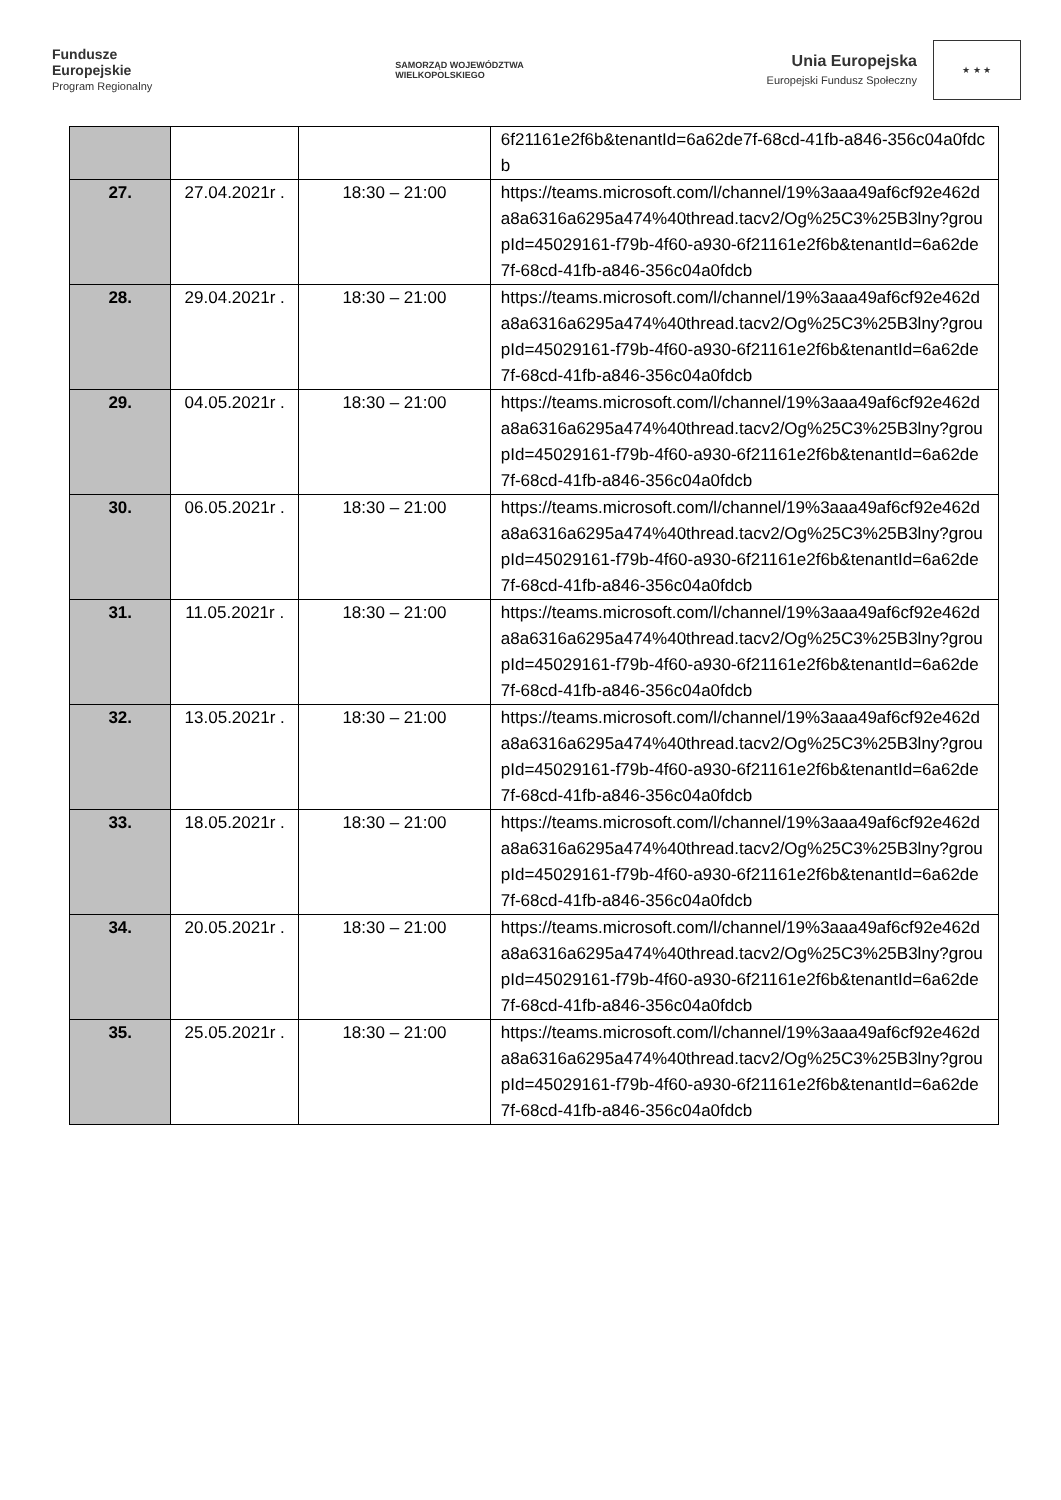Fundusze
Europejskie
Program Regionalny
SAMORZĄD WOJEWÓDZTWA
WIELKOPOLSKIEGO
Unia Europejska
Europejski Fundusz Społeczny
★ ★ ★
| | | | 6f21161e2f6b&tenantId=6a62de7f-68cd-41fb-a846-356c04a0fdcb |
| 27. | 27.04.2021r . | 18:30 – 21:00 | https://teams.microsoft.com/l/channel/19%3aaa49af6cf92e462da8a6316a6295a474%40thread.tacv2/Og%25C3%25B3lny?groupId=45029161-f79b-4f60-a930-6f21161e2f6b&tenantId=6a62de7f-68cd-41fb-a846-356c04a0fdcb |
| 28. | 29.04.2021r . | 18:30 – 21:00 | https://teams.microsoft.com/l/channel/19%3aaa49af6cf92e462da8a6316a6295a474%40thread.tacv2/Og%25C3%25B3lny?groupId=45029161-f79b-4f60-a930-6f21161e2f6b&tenantId=6a62de7f-68cd-41fb-a846-356c04a0fdcb |
| 29. | 04.05.2021r . | 18:30 – 21:00 | https://teams.microsoft.com/l/channel/19%3aaa49af6cf92e462da8a6316a6295a474%40thread.tacv2/Og%25C3%25B3lny?groupId=45029161-f79b-4f60-a930-6f21161e2f6b&tenantId=6a62de7f-68cd-41fb-a846-356c04a0fdcb |
| 30. | 06.05.2021r . | 18:30 – 21:00 | https://teams.microsoft.com/l/channel/19%3aaa49af6cf92e462da8a6316a6295a474%40thread.tacv2/Og%25C3%25B3lny?groupId=45029161-f79b-4f60-a930-6f21161e2f6b&tenantId=6a62de7f-68cd-41fb-a846-356c04a0fdcb |
| 31. | 11.05.2021r . | 18:30 – 21:00 | https://teams.microsoft.com/l/channel/19%3aaa49af6cf92e462da8a6316a6295a474%40thread.tacv2/Og%25C3%25B3lny?groupId=45029161-f79b-4f60-a930-6f21161e2f6b&tenantId=6a62de7f-68cd-41fb-a846-356c04a0fdcb |
| 32. | 13.05.2021r . | 18:30 – 21:00 | https://teams.microsoft.com/l/channel/19%3aaa49af6cf92e462da8a6316a6295a474%40thread.tacv2/Og%25C3%25B3lny?groupId=45029161-f79b-4f60-a930-6f21161e2f6b&tenantId=6a62de7f-68cd-41fb-a846-356c04a0fdcb |
| 33. | 18.05.2021r . | 18:30 – 21:00 | https://teams.microsoft.com/l/channel/19%3aaa49af6cf92e462da8a6316a6295a474%40thread.tacv2/Og%25C3%25B3lny?groupId=45029161-f79b-4f60-a930-6f21161e2f6b&tenantId=6a62de7f-68cd-41fb-a846-356c04a0fdcb |
| 34. | 20.05.2021r . | 18:30 – 21:00 | https://teams.microsoft.com/l/channel/19%3aaa49af6cf92e462da8a6316a6295a474%40thread.tacv2/Og%25C3%25B3lny?groupId=45029161-f79b-4f60-a930-6f21161e2f6b&tenantId=6a62de7f-68cd-41fb-a846-356c04a0fdcb |
| 35. | 25.05.2021r . | 18:30 – 21:00 | https://teams.microsoft.com/l/channel/19%3aaa49af6cf92e462da8a6316a6295a474%40thread.tacv2/Og%25C3%25B3lny?groupId=45029161-f79b-4f60-a930-6f21161e2f6b&tenantId=6a62de7f-68cd-41fb-a846-356c04a0fdcb |